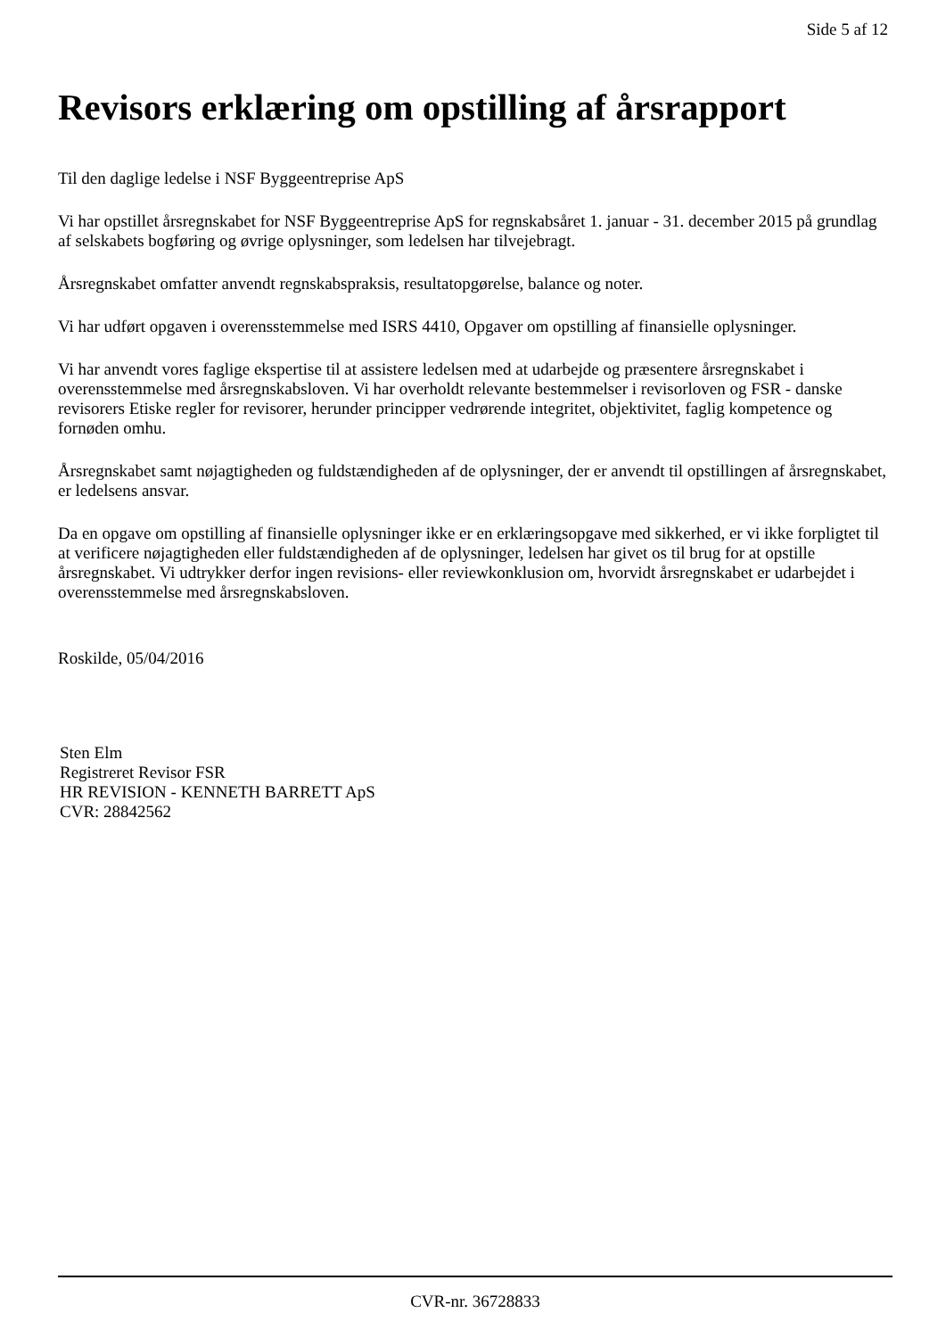Side 5 af 12
Revisors erklæring om opstilling af årsrapport
Til den daglige ledelse i NSF Byggeentreprise ApS
Vi har opstillet årsregnskabet for NSF Byggeentreprise ApS for regnskabsåret 1. januar - 31. december 2015 på grundlag af selskabets bogføring og øvrige oplysninger, som ledelsen har tilvejebragt.
Årsregnskabet omfatter anvendt regnskabspraksis, resultatopgørelse, balance og noter.
Vi har udført opgaven i overensstemmelse med ISRS 4410, Opgaver om opstilling af finansielle oplysninger.
Vi har anvendt vores faglige ekspertise til at assistere ledelsen med at udarbejde og præsentere årsregnskabet i overensstemmelse med årsregnskabsloven. Vi har overholdt relevante bestemmelser i revisorloven og FSR - danske revisorers Etiske regler for revisorer, herunder principper vedrørende integritet, objektivitet, faglig kompetence og fornøden omhu.
Årsregnskabet samt nøjagtigheden og fuldstændigheden af de oplysninger, der er anvendt til opstillingen af årsregnskabet, er ledelsens ansvar.
Da en opgave om opstilling af finansielle oplysninger ikke er en erklæringsopgave med sikkerhed, er vi ikke forpligtet til at verificere nøjagtigheden eller fuldstændigheden af de oplysninger, ledelsen har givet os til brug for at opstille årsregnskabet. Vi udtrykker derfor ingen revisions- eller reviewkonklusion om, hvorvidt årsregnskabet er udarbejdet i overensstemmelse med årsregnskabsloven.
Roskilde, 05/04/2016
Sten Elm
Registreret Revisor FSR
HR REVISION - KENNETH BARRETT ApS
CVR: 28842562
CVR-nr. 36728833